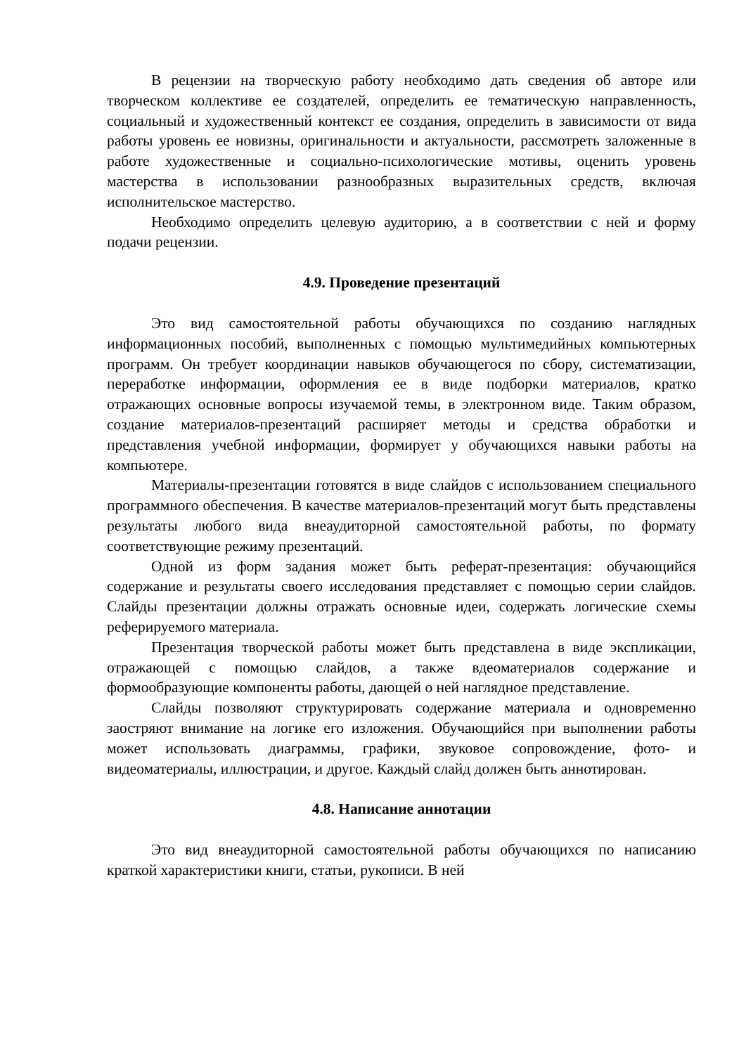В рецензии на творческую работу необходимо дать сведения об авторе или творческом коллективе ее создателей, определить ее тематическую направленность, социальный и художественный контекст ее создания, определить в зависимости от вида работы уровень ее новизны, оригинальности и актуальности, рассмотреть заложенные в работе художественные и социально-психологические мотивы, оценить уровень мастерства в использовании разнообразных выразительных средств, включая исполнительское мастерство.
Необходимо определить целевую аудиторию, а в соответствии с ней и форму подачи рецензии.
4.9. Проведение презентаций
Это вид самостоятельной работы обучающихся по созданию наглядных информационных пособий, выполненных с помощью мультимедийных компьютерных программ. Он требует координации навыков обучающегося по сбору, систематизации, переработке информации, оформления ее в виде подборки материалов, кратко отражающих основные вопросы изучаемой темы, в электронном виде. Таким образом, создание материалов-презентаций расширяет методы и средства обработки и представления учебной информации, формирует у обучающихся навыки работы на компьютере.
Материалы-презентации готовятся в виде слайдов с использованием специального программного обеспечения. В качестве материалов-презентаций могут быть представлены результаты любого вида внеаудиторной самостоятельной работы, по формату соответствующие режиму презентаций.
Одной из форм задания может быть реферат-презентация: обучающийся содержание и результаты своего исследования представляет с помощью серии слайдов. Слайды презентации должны отражать основные идеи, содержать логические схемы реферируемого материала.
Презентация творческой работы может быть представлена в виде экспликации, отражающей с помощью слайдов, а также вдеоматериалов содержание и формообразующие компоненты работы, дающей о ней наглядное представление.
Слайды позволяют структурировать содержание материала и одновременно заостряют внимание на логике его изложения. Обучающийся при выполнении работы может использовать диаграммы, графики, звуковое сопровождение, фото- и видеоматериалы, иллюстрации, и другое. Каждый слайд должен быть аннотирован.
4.8. Написание аннотации
Это вид внеаудиторной самостоятельной работы обучающихся по написанию краткой характеристики книги, статьи, рукописи. В ней